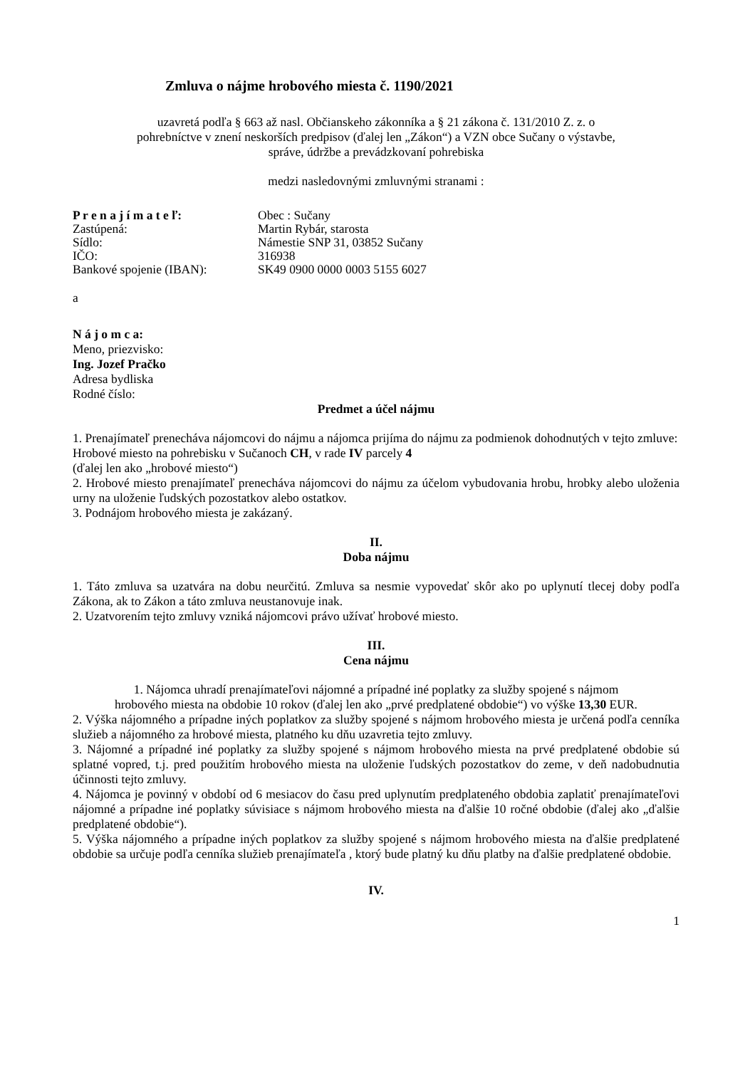Zmluva o nájme hrobového miesta č. 1190/2021
uzavretá podľa § 663 až nasl. Občianskeho zákonníka a § 21 zákona č. 131/2010 Z. z. o
pohrebníctve v znení neskorších predpisov (ďalej len „Zákon“) a VZN obce Sučany o výstavbe,
správe, údržbe a prevádzkovaní pohrebiska
medzi nasledovnými zmluvnými stranami :
| P r e n a j í m a t e ľ: | Obec : Sučany |
| Zastúpená: | Martin Rybár, starosta |
| Sídlo: | Námestie SNP 31, 03852 Sučany |
| IČO: | 316938 |
| Bankové spojenie (IBAN): | SK49 0900 0000 0003 5155 6027 |
a
N á j o m c a:
Meno, priezvisko:
Ing. Jozef Pračko
Adresa bydliska
Rodné číslo:
Predmet a účel nájmu
1. Prenajímateľ prenecháva nájomcovi do nájmu a nájomca prijíma do nájmu za podmienok dohodnutých v tejto zmluve:
Hrobové miesto na pohrebisku v Sučanoch CH, v rade IV parcely 4
(ďalej len ako „hrobové miesto“)
2. Hrobové miesto prenajímateľ prenecháva nájomcovi do nájmu za účelom vybudovania hrobu, hrobky alebo uloženia urny na uloženie ľudských pozostatkov alebo ostatkov.
3. Podnájom hrobového miesta je zakázaný.
II.
Doba nájmu
1. Táto zmluva sa uzatvára na dobu neurčitú. Zmluva sa nesmie vypovedať skôr ako po uplynutí tlecej doby podľa Zákona, ak to Zákon a táto zmluva neustanovuje inak.
2. Uzatvorením tejto zmluvy vzniká nájomcovi právo užívať hrobové miesto.
III.
Cena nájmu
1. Nájomca uhradí prenajímateľovi nájomné a prípadné iné poplatky za služby spojené s nájmom
hrobového miesta na obdobie 10 rokov (ďalej len ako „prvé predplatené obdobie“) vo výške 13,30 EUR.
2. Výška nájomného a prípadne iných poplatkov za služby spojené s nájmom hrobového miesta je určená podľa cenníka služieb a nájomného za hrobové miesta, platného ku dňu uzavretia tejto zmluvy.
3. Nájomné a prípadné iné poplatky za služby spojené s nájmom hrobového miesta na prvé predplatené obdobie sú splatné vopred, t.j. pred použitím hrobového miesta na uloženie ľudských pozostatkov do zeme, v deň nadobudnutia účinnosti tejto zmluvy.
4. Nájomca je povinný v období od 6 mesiacov do času pred uplynutím predplateného obdobia zaplatiť prenajímateľovi nájomné a prípadne iné poplatky súvisiace s nájmom hrobového miesta na ďalšie 10 ročné obdobie (ďalej ako „ďalšie predplatené obdobie“).
5. Výška nájomného a prípadne iných poplatkov za služby spojené s nájmom hrobového miesta na ďalšie predplatené obdobie sa určuje podľa cenníka služieb prenajímateľa , ktorý bude platný ku dňu platby na ďalšie predplatené obdobie.
IV.
1